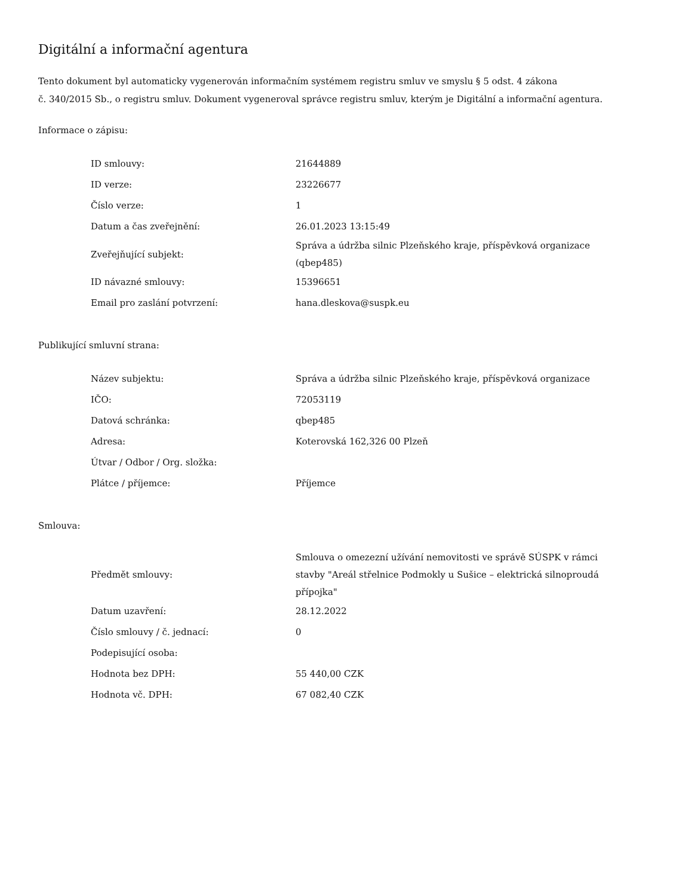Digitální a informační agentura
Tento dokument byl automaticky vygenerován informačním systémem registru smluv ve smyslu § 5 odst. 4 zákona
č. 340/2015 Sb., o registru smluv. Dokument vygeneroval správce registru smluv, kterým je Digitální a informační agentura.
Informace o zápisu:
| ID smlouvy: | 21644889 |
| ID verze: | 23226677 |
| Číslo verze: | 1 |
| Datum a čas zveřejnění: | 26.01.2023 13:15:49 |
| Zveřejňující subjekt: | Správa a údržba silnic Plzeňského kraje, příspěvková organizace (qbep485) |
| ID návazné smlouvy: | 15396651 |
| Email pro zaslání potvrzení: | hana.dleskova@suspk.eu |
Publikující smluvní strana:
| Název subjektu: | Správa a údržba silnic Plzeňského kraje, příspěvková organizace |
| IČO: | 72053119 |
| Datová schránka: | qbep485 |
| Adresa: | Koterovská 162,326 00 Plzeň |
| Útvar / Odbor / Org. složka: | |
| Plátce / příjemce: | Příjemce |
Smlouva:
| Předmět smlouvy: | Smlouva o omezezní užívání nemovitosti ve správě SÚSPK v rámci stavby "Areál střelnice Podmokly u Sušice – elektrická silnoproudá přípojka" |
| Datum uzavření: | 28.12.2022 |
| Číslo smlouvy / č. jednací: | 0 |
| Podepisující osoba: | |
| Hodnota bez DPH: | 55 440,00 CZK |
| Hodnota vč. DPH: | 67 082,40 CZK |